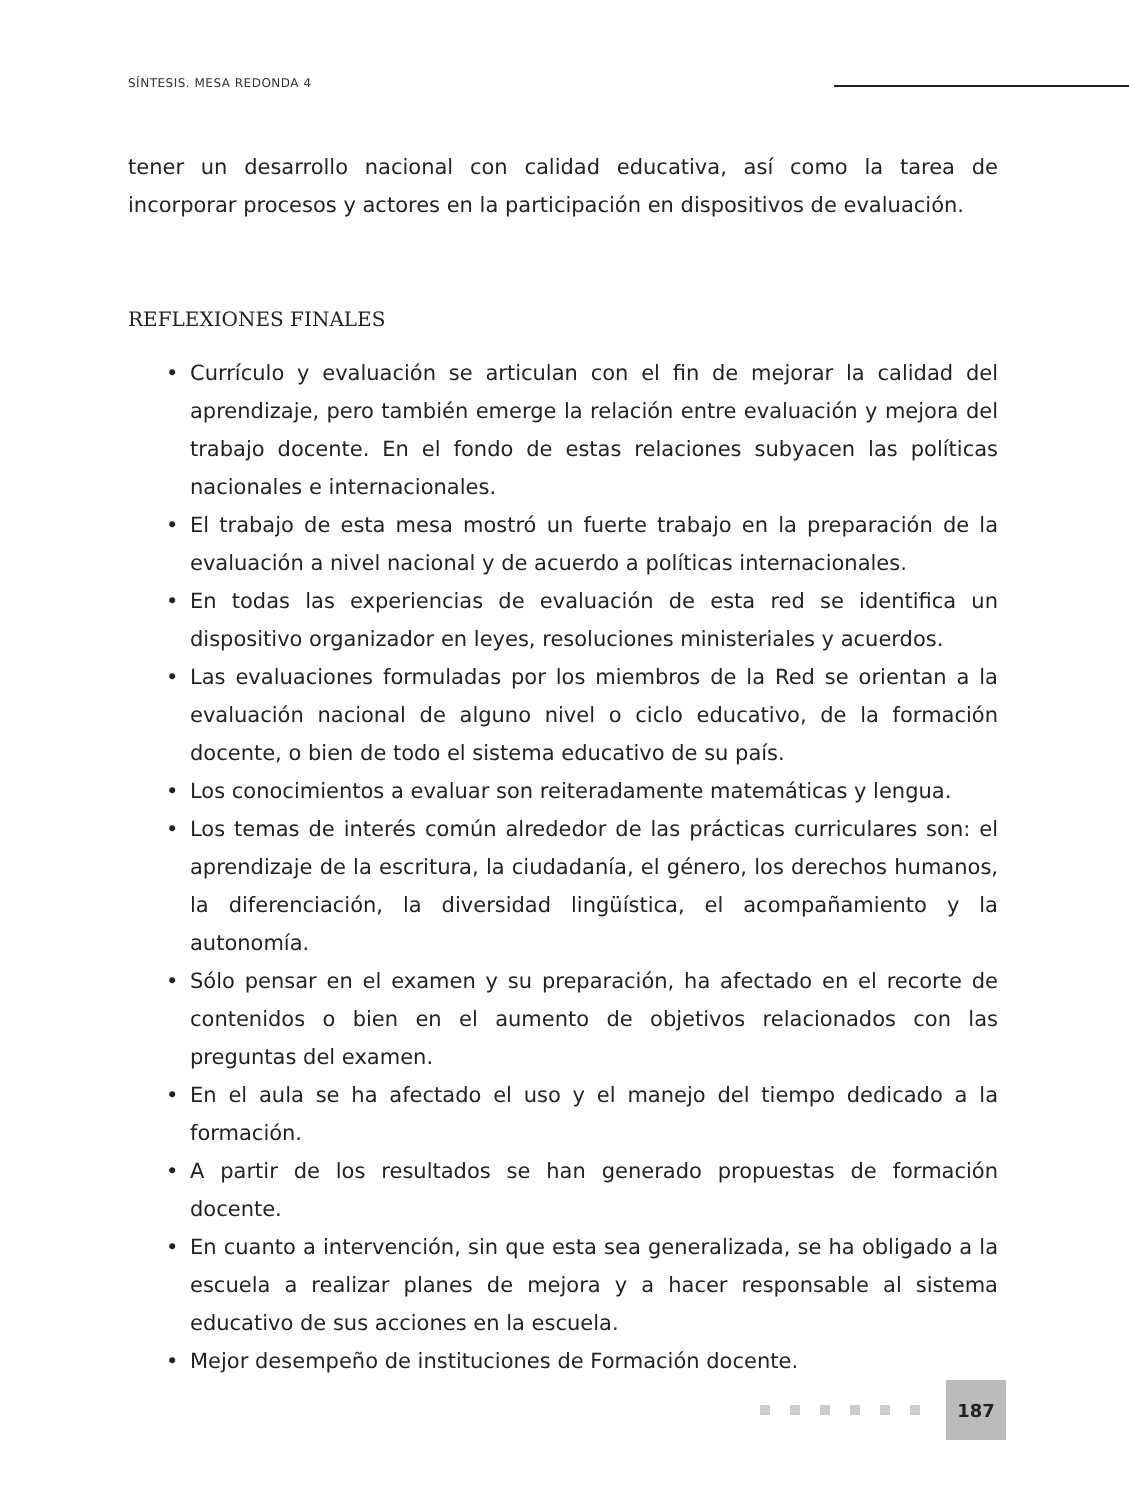SÍNTESIS. MESA REDONDA 4
tener un desarrollo nacional con calidad educativa, así como la tarea de incorporar procesos y actores en la participación en dispositivos de evaluación.
REFLEXIONES FINALES
• Currículo y evaluación se articulan con el fin de mejorar la calidad del aprendizaje, pero también emerge la relación entre evaluación y mejora del trabajo docente. En el fondo de estas relaciones subyacen las políticas nacionales e internacionales.
• El trabajo de esta mesa mostró un fuerte trabajo en la preparación de la evaluación a nivel nacional y de acuerdo a políticas internacionales.
• En todas las experiencias de evaluación de esta red se identifica un dispositivo organizador en leyes, resoluciones ministeriales y acuerdos.
• Las evaluaciones formuladas por los miembros de la Red se orientan a la evaluación nacional de alguno nivel o ciclo educativo, de la formación docente, o bien de todo el sistema educativo de su país.
• Los conocimientos a evaluar son reiteradamente matemáticas y lengua.
• Los temas de interés común alrededor de las prácticas curriculares son: el aprendizaje de la escritura, la ciudadanía, el género, los derechos humanos, la diferenciación, la diversidad lingüística, el acompañamiento y la autonomía.
• Sólo pensar en el examen y su preparación, ha afectado en el recorte de contenidos o bien en el aumento de objetivos relacionados con las preguntas del examen.
• En el aula se ha afectado el uso y el manejo del tiempo dedicado a la formación.
• A partir de los resultados se han generado propuestas de formación docente.
• En cuanto a intervención, sin que esta sea generalizada, se ha obligado a la escuela a realizar planes de mejora y a hacer responsable al sistema educativo de sus acciones en la escuela.
• Mejor desempeño de instituciones de Formación docente.
187